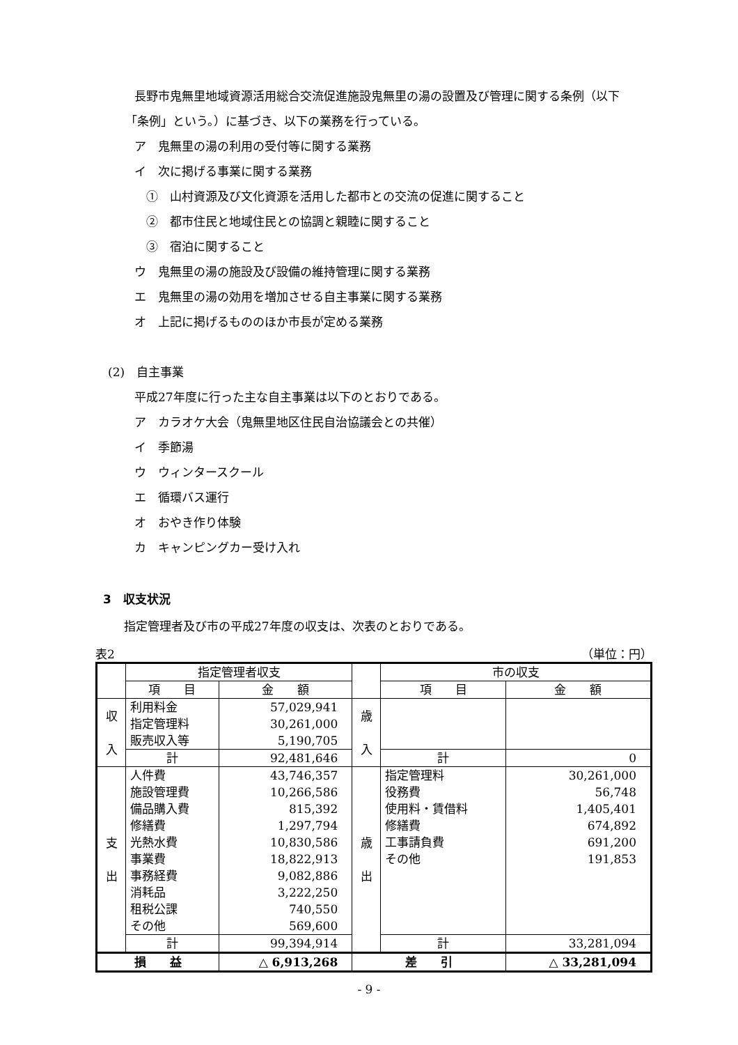長野市鬼無里地域資源活用総合交流促進施設鬼無里の湯の設置及び管理に関する条例（以下
「条例」という。）に基づき、以下の業務を行っている。
ア　鬼無里の湯の利用の受付等に関する業務
イ　次に掲げる事業に関する業務
①　山村資源及び文化資源を活用した都市との交流の促進に関すること
②　都市住民と地域住民との協調と親睦に関すること
③　宿泊に関すること
ウ　鬼無里の湯の施設及び設備の維持管理に関する業務
エ　鬼無里の湯の効用を増加させる自主事業に関する業務
オ　上記に掲げるもののほか市長が定める業務
(2)　自主事業
平成27年度に行った主な自主事業は以下のとおりである。
ア　カラオケ大会（鬼無里地区住民自治協議会との共催）
イ　季節湯
ウ　ウィンタースクール
エ　循環バス運行
オ　おやき作り体験
カ　キャンピングカー受け入れ
3　収支状況
指定管理者及び市の平成27年度の収支は、次表のとおりである。
表2 （単位：円）
| | 指定管理者収支 | | | 市の収支 | |
| | 項 目 | 金 額 | | 項 目 | 金 額 |
| 収 入 | 利用料金 指定管理料 販売収入等 | 57,029,941 30,261,000 5,190,705 | 歳 入 | | |
| | 計 | 92,481,646 | | 計 | 0 |
| 支 出 | 人件費 施設管理費 備品購入費 修繕費 光熱水費 事業費 事務経費 消耗品 租税公課 その他 | 43,746,357 10,266,586 815,392 1,297,794 10,830,586 18,822,913 9,082,886 3,222,250 740,550 569,600 | 歳 出 | 指定管理料 役務費 使用料・賃借料 修繕費 工事請負費 その他 | 30,261,000 56,748 1,405,401 674,892 691,200 191,853 |
| | 計 | 99,394,914 | | 計 | 33,281,094 |
| 損 益 | | △ 6,913,268 | 差 引 | | △ 33,281,094 |
- 9 -